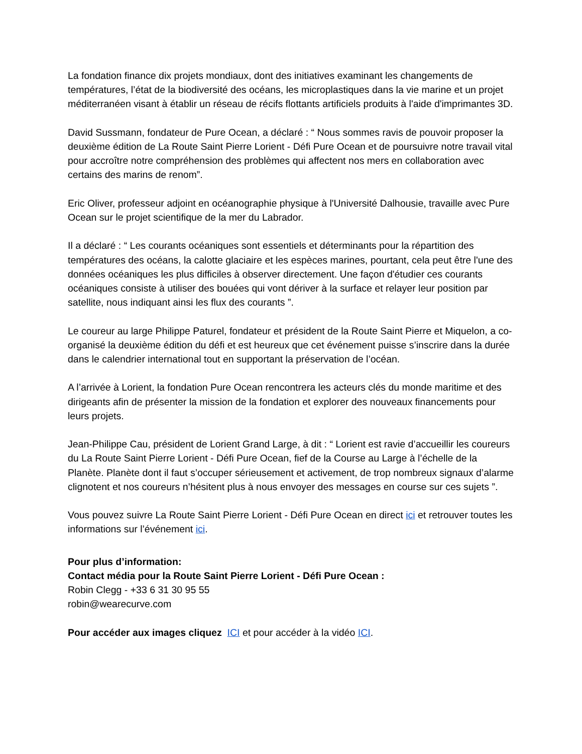La fondation finance dix projets mondiaux, dont des initiatives examinant les changements de températures, l’état de la biodiversité des océans, les microplastiques dans la vie marine et un projet méditerranéen visant à établir un réseau de récifs flottants artificiels produits à l'aide d'imprimantes 3D.
David Sussmann, fondateur de Pure Ocean, a déclaré : “ Nous sommes ravis de pouvoir proposer la deuxième édition de La Route Saint Pierre Lorient - Défi Pure Ocean et de poursuivre notre travail vital pour accroître notre compréhension des problèmes qui affectent nos mers en collaboration avec certains des marins de renom”.
Eric Oliver, professeur adjoint en océanographie physique à l'Université Dalhousie, travaille avec Pure Ocean sur le projet scientifique de la mer du Labrador.
Il a déclaré : “ Les courants océaniques sont essentiels et déterminants pour la répartition des températures des océans, la calotte glaciaire et les espèces marines, pourtant, cela peut être l'une des données océaniques les plus difficiles à observer directement. Une façon d'étudier ces courants océaniques consiste à utiliser des bouées qui vont dériver à la surface et relayer leur position par satellite, nous indiquant ainsi les flux des courants ”.
Le coureur au large Philippe Paturel, fondateur et président de la Route Saint Pierre et Miquelon, a co-organisé la deuxième édition du défi et est heureux que cet événement puisse s’inscrire dans la durée dans le calendrier international tout en supportant la préservation de l’océan.
A l’arrivée à Lorient, la fondation Pure Ocean rencontrera les acteurs clés du monde maritime et des dirigeants afin de présenter la mission de la fondation et explorer des nouveaux financements pour leurs projets.
Jean-Philippe Cau, président de Lorient Grand Large, à dit : “ Lorient est ravie d’accueillir les coureurs du La Route Saint Pierre Lorient - Défi Pure Ocean, fief de la Course au Large à l’échelle de la Planète. Planète dont il faut s’occuper sérieusement et activement, de trop nombreux signaux d’alarme clignotent et nos coureurs n’hésitent plus à nous envoyer des messages en course sur ces sujets ”.
Vous pouvez suivre La Route Saint Pierre Lorient - Défi Pure Ocean en direct ici et retrouver toutes les informations sur l’événement ici.
Pour plus d’information:
Contact média pour la Route Saint Pierre Lorient - Défi Pure Ocean :
Robin Clegg - +33 6 31 30 95 55
robin@wearecurve.com
Pour accéder aux images cliquez ICI et pour accéder à la vidéo ICI.